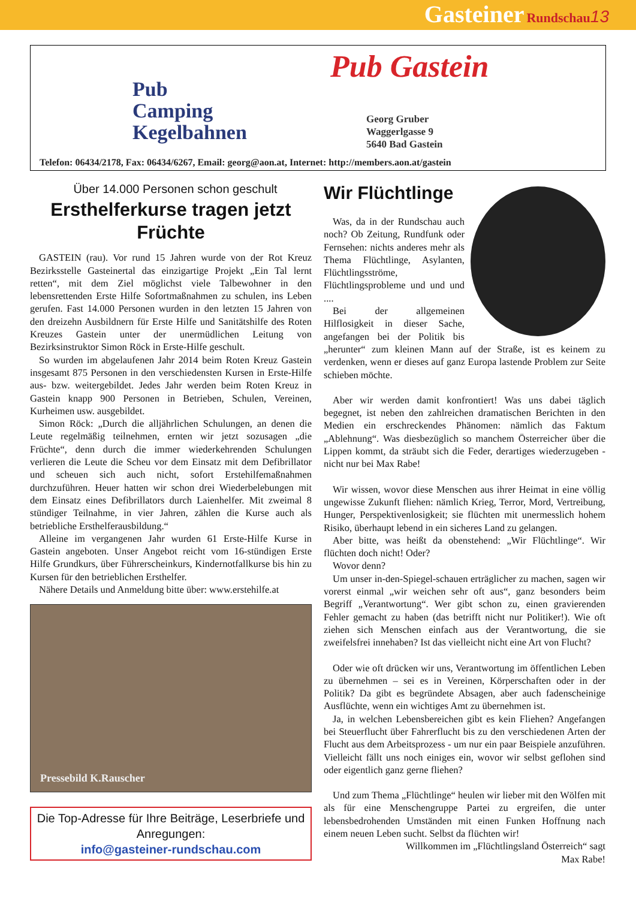Gasteiner Rundschau 13
Pub Gastein
Pub
Camping
Kegelbahnen
Georg Gruber
Waggerlgasse 9
5640 Bad Gastein
Telefon: 06434/2178, Fax: 06434/6267, Email: georg@aon.at, Internet: http://members.aon.at/gastein
Über 14.000 Personen schon geschult
Ersthelferkurse tragen jetzt Früchte
GASTEIN (rau). Vor rund 15 Jahren wurde von der Rot Kreuz Bezirksstelle Gasteinertal das einzigartige Projekt „Ein Tal lernt retten“, mit dem Ziel möglichst viele Talbewohner in den lebensrettenden Erste Hilfe Sofortmaßnahmen zu schulen, ins Leben gerufen. Fast 14.000 Personen wurden in den letzten 15 Jahren von den dreizehn Ausbildnern für Erste Hilfe und Sanitätshilfe des Roten Kreuzes Gastein unter der unermüdlichen Leitung von Bezirksinstruktor Simon Röck in Erste-Hilfe geschult.
So wurden im abgelaufenen Jahr 2014 beim Roten Kreuz Gastein insgesamt 875 Personen in den verschiedensten Kursen in Erste-Hilfe aus- bzw. weitergebildet. Jedes Jahr werden beim Roten Kreuz in Gastein knapp 900 Personen in Betrieben, Schulen, Vereinen, Kurheimen usw. ausgebildet.
Simon Röck: „Durch die alljährlichen Schulungen, an denen die Leute regelmäßig teilnehmen, ernten wir jetzt sozusagen „die Früchte“, denn durch die immer wiederkehrenden Schulungen verlieren die Leute die Scheu vor dem Einsatz mit dem Defibrillator und scheuen sich auch nicht, sofort Erstehilfemaßnahmen durchzuführen. Heuer hatten wir schon drei Wiederbelebungen mit dem Einsatz eines Defibrillators durch Laienhelfer. Mit zweimal 8 stündiger Teilnahme, in vier Jahren, zählen die Kurse auch als betriebliche Ersthelferausbildung.“
Alleine im vergangenen Jahr wurden 61 Erste-Hilfe Kurse in Gastein angeboten. Unser Angebot reicht vom 16-stündigen Erste Hilfe Grundkurs, über Führerscheinkurs, Kindernotfallkurse bis hin zu Kursen für den betrieblichen Ersthelfer.
Nähere Details und Anmeldung bitte über: www.erstehilfe.at
Pressebild K.Rauscher
Die Top-Adresse für Ihre Beiträge, Leserbriefe und Anregungen:
info@gasteiner-rundschau.com
Wir Flüchtlinge
Was, da in der Rundschau auch noch? Ob Zeitung, Rundfunk oder Fernsehen: nichts anderes mehr als Thema Flüchtlinge, Asylanten, Flüchtlingsströme, Flüchtlingsprobleme und und und ....
Bei der allgemeinen Hilflosigkeit in dieser Sache, angefangen bei der Politik bis „herunter“ zum kleinen Mann auf der Straße, ist es keinem zu verdenken, wenn er dieses auf ganz Europa lastende Problem zur Seite schieben möchte.
Aber wir werden damit konfrontiert! Was uns dabei täglich begegnet, ist neben den zahlreichen dramatischen Berichten in den Medien ein erschreckendes Phänomen: nämlich das Faktum „Ablehnung“. Was diesbezüglich so manchem Österreicher über die Lippen kommt, da sträubt sich die Feder, derartiges wiederzugeben - nicht nur bei Max Rabe!
Wir wissen, wovor diese Menschen aus ihrer Heimat in eine völlig ungewisse Zukunft fliehen: nämlich Krieg, Terror, Mord, Vertreibung, Hunger, Perspektivenlosigkeit; sie flüchten mit unermesslich hohem Risiko, überhaupt lebend in ein sicheres Land zu gelangen.
Aber bitte, was heißt da obenstehend: „Wir Flüchtlinge“. Wir flüchten doch nicht! Oder?
Wovor denn?
Um unser in-den-Spiegel-schauen erträglicher zu machen, sagen wir vorerst einmal „wir weichen sehr oft aus“, ganz besonders beim Begriff „Verantwortung“. Wer gibt schon zu, einen gravierenden Fehler gemacht zu haben (das betrifft nicht nur Politiker!). Wie oft ziehen sich Menschen einfach aus der Verantwortung, die sie zweifelsfrei innehaben? Ist das vielleicht nicht eine Art von Flucht?
Oder wie oft drücken wir uns, Verantwortung im öffentlichen Leben zu übernehmen – sei es in Vereinen, Körperschaften oder in der Politik? Da gibt es begründete Absagen, aber auch fadenscheinige Ausflüchte, wenn ein wichtiges Amt zu übernehmen ist.
Ja, in welchen Lebensbereichen gibt es kein Fliehen? Angefangen bei Steuerflucht über Fahrerflucht bis zu den verschiedenen Arten der Flucht aus dem Arbeitsprozess - um nur ein paar Beispiele anzuführen. Vielleicht fällt uns noch einiges ein, wovor wir selbst geflohen sind oder eigentlich ganz gerne fliehen?
Und zum Thema „Flüchtlinge“ heulen wir lieber mit den Wölfen mit als für eine Menschengruppe Partei zu ergreifen, die unter lebensbedrohenden Umständen mit einen Funken Hoffnung nach einem neuen Leben sucht. Selbst da flüchten wir!
Willkommen im „Flüchtlingsland Österreich“ sagt
Max Rabe!